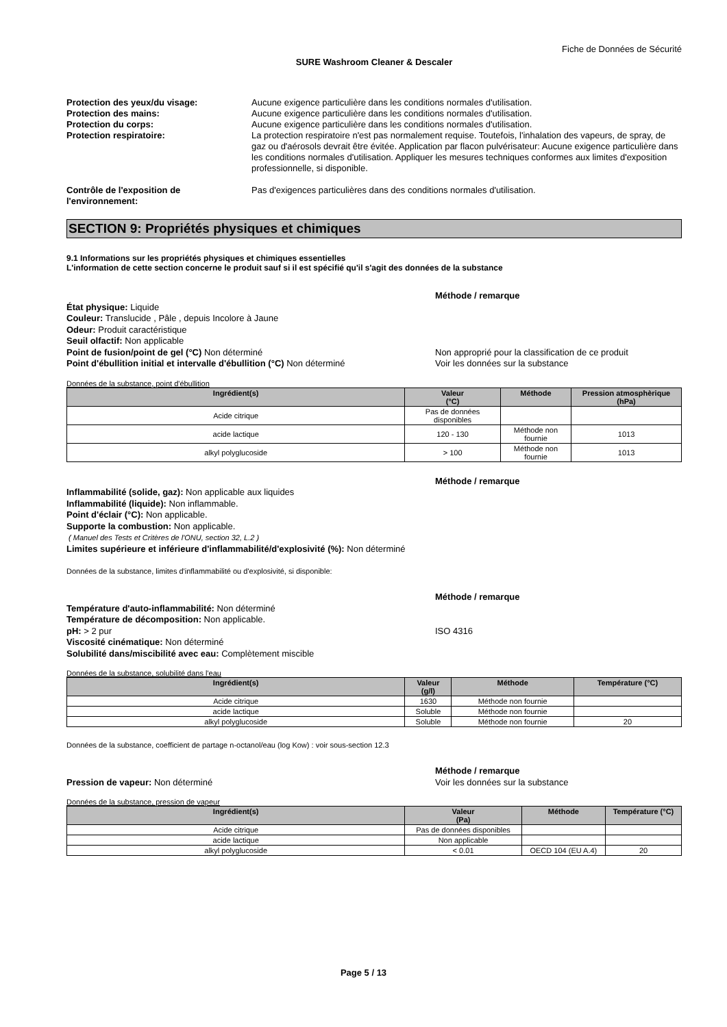Fiche de Données de Sécurité
SURE Washroom Cleaner & Descaler
Protection des yeux/du visage: Aucune exigence particulière dans les conditions normales d'utilisation.
Protection des mains: Aucune exigence particulière dans les conditions normales d'utilisation.
Protection du corps: Aucune exigence particulière dans les conditions normales d'utilisation.
Protection respiratoire: La protection respiratoire n'est pas normalement requise. Toutefois, l'inhalation des vapeurs, de spray, de gaz ou d'aérosols devrait être évitée. Application par flacon pulvérisateur: Aucune exigence particulière dans les conditions normales d'utilisation. Appliquer les mesures techniques conformes aux limites d'exposition professionnelle, si disponible.
Contrôle de l'exposition de l'environnement:
Pas d'exigences particulières dans des conditions normales d'utilisation.
SECTION 9: Propriétés physiques et chimiques
9.1 Informations sur les propriétés physiques et chimiques essentielles
L'information de cette section concerne le produit sauf si il est spécifié qu'il s'agit des données de la substance
Méthode / remarque
État physique: Liquide
Couleur: Translucide , Pâle , depuis Incolore à Jaune
Odeur: Produit caractéristique
Seuil olfactif: Non applicable
Point de fusion/point de gel (°C) Non déterminé
Point d'ébullition initial et intervalle d'ébullition (°C) Non déterminé
Non approprié pour la classification de ce produit
Voir les données sur la substance
Données de la substance, point d'ébullition
| Ingrédient(s) | Valeur (°C) | Méthode | Pression atmosphèrique (hPa) |
| --- | --- | --- | --- |
| Acide citrique | Pas de données disponibles | | |
| acide lactique | 120 - 130 | Méthode non fournie | 1013 |
| alkyl polyglucoside | > 100 | Méthode non fournie | 1013 |
Méthode / remarque
Inflammabilité (solide, gaz): Non applicable aux liquides
Inflammabilité (liquide): Non inflammable.
Point d'éclair (°C): Non applicable.
Supporte la combustion: Non applicable.
( Manuel des Tests et Critères de l'ONU, section 32, L.2 )
Limites supérieure et inférieure d'inflammabilité/d'explosivité (%): Non déterminé
Données de la substance, limites d'inflammabilité ou d'explosivité, si disponible:
Méthode / remarque
Température d'auto-inflammabilité: Non déterminé
Température de décomposition: Non applicable.
pH: > 2 pur
Viscosité cinématique: Non déterminé
Solubilité dans/miscibilité avec eau: Complètement miscible
ISO 4316
Données de la substance, solubilité dans l'eau
| Ingrédient(s) | Valeur (g/l) | Méthode | Température (°C) |
| --- | --- | --- | --- |
| Acide citrique | 1630 | Méthode non fournie | |
| acide lactique | Soluble | Méthode non fournie | |
| alkyl polyglucoside | Soluble | Méthode non fournie | 20 |
Données de la substance, coefficient de partage n-octanol/eau (log Kow) : voir sous-section 12.3
Pression de vapeur: Non déterminé Méthode / remarque
Voir les données sur la substance
Données de la substance, pression de vapeur
| Ingrédient(s) | Valeur (Pa) | Méthode | Température (°C) |
| --- | --- | --- | --- |
| Acide citrique | Pas de données disponibles | | |
| acide lactique | Non applicable | | |
| alkyl polyglucoside | < 0.01 | OECD 104 (EU A.4) | 20 |
Page 5 / 13